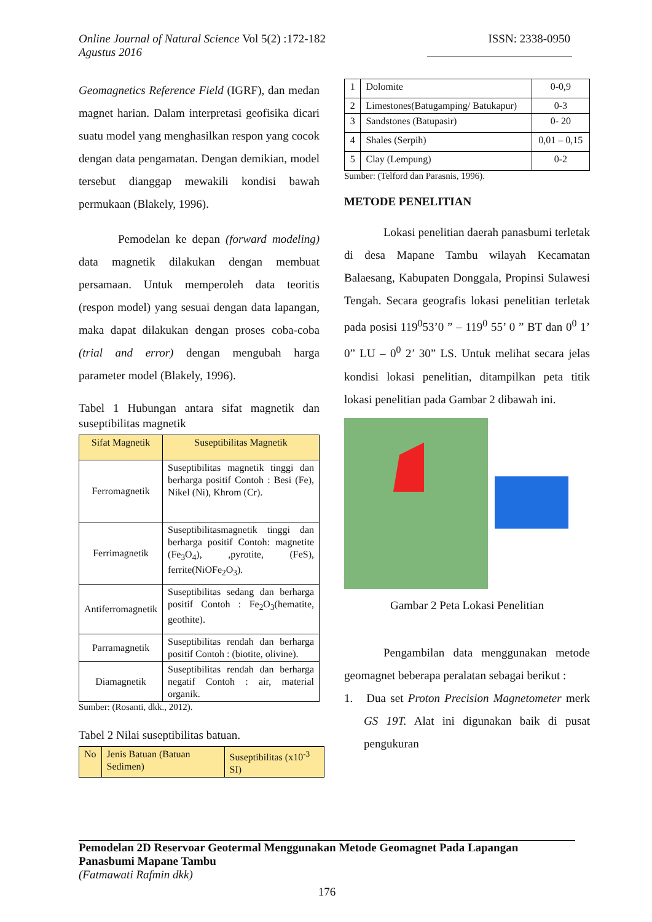Online Journal of Natural Science Vol 5(2) :172-182
Agustus 2016
ISSN: 2338-0950
Geomagnetics Reference Field (IGRF), dan medan magnet harian. Dalam interpretasi geofisika dicari suatu model yang menghasilkan respon yang cocok dengan data pengamatan. Dengan demikian, model tersebut dianggap mewakili kondisi bawah permukaan (Blakely, 1996).
Pemodelan ke depan (forward modeling) data magnetik dilakukan dengan membuat persamaan. Untuk memperoleh data teoritis (respon model) yang sesuai dengan data lapangan, maka dapat dilakukan dengan proses coba-coba (trial and error) dengan mengubah harga parameter model (Blakely, 1996).
Tabel 1 Hubungan antara sifat magnetik dan suseptibilitas magnetik
| Sifat Magnetik | Suseptibilitas Magnetik |
| --- | --- |
| Ferromagnetik | Suseptibilitas magnetik tinggi dan berharga positif Contoh : Besi (Fe), Nikel (Ni), Khrom (Cr). |
| Ferrimagnetik | Suseptibilitasmagnetik tinggi dan berharga positif Contoh: magnetite (Fe<sub>3</sub>O<sub>4</sub>), ,pyrotite, (FeS), ferrite(NiOFe<sub>2</sub>O<sub>3</sub>). |
| Antiferromagnetik | Suseptibilitas sedang dan berharga positif Contoh : Fe<sub>2</sub>O<sub>3</sub>(hematite, geothite). |
| Parramagnetik | Suseptibilitas rendah dan berharga positif Contoh : (biotite, olivine). |
| Diamagnetik | Suseptibilitas rendah dan berharga negatif Contoh : air, material organik. |
Sumber: (Rosanti, dkk., 2012).
Tabel 2 Nilai suseptibilitas batuan.
| No | Jenis Batuan (Batuan Sedimen) | Suseptibilitas (x10<sup>-3</sup> SI) |
| 1 | Dolomite | 0-0,9 |
| 2 | Limestones(Batugamping/ Batukapur) | 0-3 |
| 3 | Sandstones (Batupasir) | 0- 20 |
| 4 | Shales (Serpih) | 0,01 – 0,15 |
| 5 | Clay (Lempung) | 0-2 |
Sumber: (Telford dan Parasnis, 1996).
METODE PENELITIAN
Lokasi penelitian daerah panasbumi terletak di desa Mapane Tambu wilayah Kecamatan Balaesang, Kabupaten Donggala, Propinsi Sulawesi Tengah. Secara geografis lokasi penelitian terletak pada posisi 119<sup>0</sup>53’0 ” – 119<sup>0</sup> 55’ 0 ” BT dan 0<sup>0</sup> 1’ 0” LU – 0<sup>0</sup> 2’ 30” LS. Untuk melihat secara jelas kondisi lokasi penelitian, ditampilkan peta titik lokasi penelitian pada Gambar 2 dibawah ini.
Gambar 2 Peta Lokasi Penelitian
Pengambilan data menggunakan metode geomagnet beberapa peralatan sebagai berikut :
1. Dua set Proton Precision Magnetometer merk GS 19T. Alat ini digunakan baik di pusat pengukuran
Pemodelan 2D Reservoar Geotermal Menggunakan Metode Geomagnet Pada Lapangan Panasbumi Mapane Tambu
(Fatmawati Rafmin dkk)
176